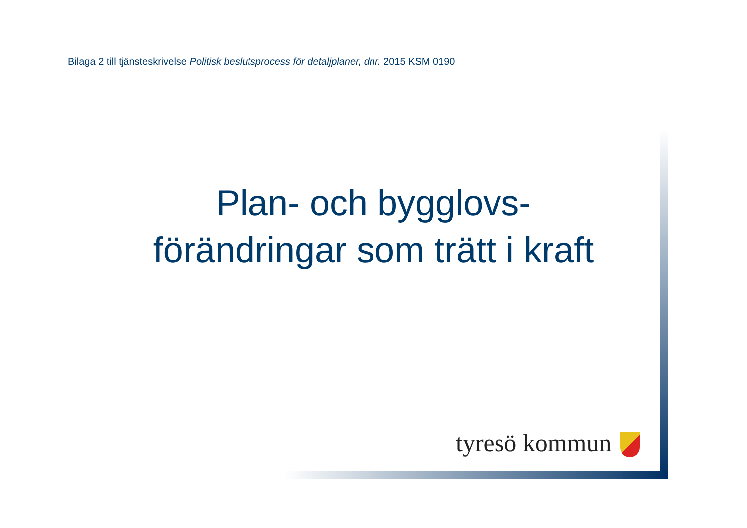Bilaga 2 till tjänsteskrivelse Politisk beslutsprocess för detaljplaner, dnr. 2015 KSM 0190
Plan- och bygglovs-
förändringar som trätt i kraft
tyresö kommun